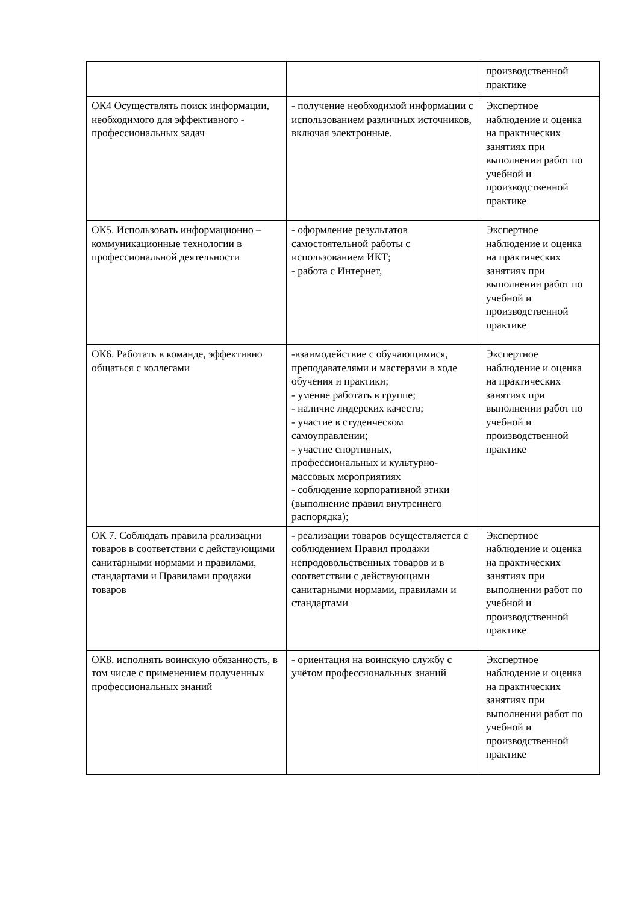| | | производственной практике |
| ОК4 Осуществлять поиск информации, необходимого для эффективного - профессиональных задач | - получение необходимой информации с использованием различных источников, включая электронные. | Экспертное наблюдение и оценка на практических занятиях при выполнении работ по учебной и производственной практике |
| ОК5. Использовать информационно – коммуникационные технологии в профессиональной деятельности | - оформление результатов самостоятельной работы с использованием ИКТ; - работа с Интернет, | Экспертное наблюдение и оценка на практических занятиях при выполнении работ по учебной и производственной практике |
| ОК6. Работать в команде, эффективно общаться с коллегами | -взаимодействие с обучающимися, преподавателями и мастерами в ходе обучения и практики; - умение работать в группе; - наличие лидерских качеств; - участие в студенческом самоуправлении; - участие спортивных, профессиональных и культурно-массовых мероприятиях - соблюдение корпоративной этики (выполнение правил внутреннего распорядка); | Экспертное наблюдение и оценка на практических занятиях при выполнении работ по учебной и производственной практике |
| ОК 7. Соблюдать правила реализации товаров в соответствии с действующими санитарными нормами и правилами, стандартами и Правилами продажи товаров | - реализации товаров осуществляется с соблюдением Правил продажи непродовольственных товаров и в соответствии с действующими санитарными нормами, правилами и стандартами | Экспертное наблюдение и оценка на практических занятиях при выполнении работ по учебной и производственной практике |
| ОК8. исполнять воинскую обязанность, в том числе с применением полученных профессиональных знаний | - ориентация на воинскую службу с учётом профессиональных знаний | Экспертное наблюдение и оценка на практических занятиях при выполнении работ по учебной и производственной практике |